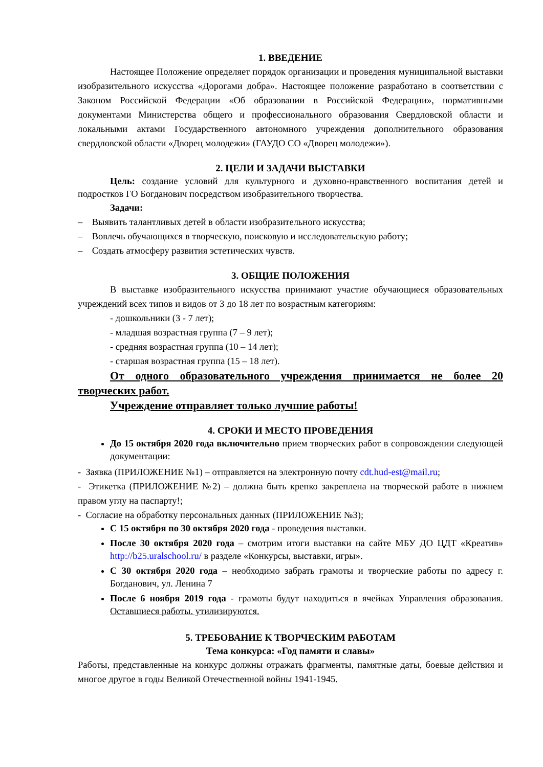1. ВВЕДЕНИЕ
Настоящее Положение определяет порядок организации и проведения муниципальной выставки изобразительного искусства «Дорогами добра». Настоящее положение разработано в соответствии с Законом Российской Федерации «Об образовании в Российской Федерации», нормативными документами Министерства общего и профессионального образования Свердловской области и локальными актами Государственного автономного учреждения дополнительного образования свердловской области «Дворец молодежи» (ГАУДО СО «Дворец молодежи»).
2. ЦЕЛИ И ЗАДАЧИ ВЫСТАВКИ
Цель: создание условий для культурного и духовно-нравственного воспитания детей и подростков ГО Богданович посредством изобразительного творчества.
Задачи:
– Выявить талантливых детей в области изобразительного искусства;
– Вовлечь обучающихся в творческую, поисковую и исследовательскую работу;
– Создать атмосферу развития эстетических чувств.
3. ОБЩИЕ ПОЛОЖЕНИЯ
В выставке изобразительного искусства принимают участие обучающиеся образовательных учреждений всех типов и видов от 3 до 18 лет по возрастным категориям:
- дошкольники (3 - 7 лет);
- младшая возрастная группа (7 – 9 лет);
- средняя возрастная группа (10 – 14 лет);
- старшая возрастная группа (15 – 18 лет).
От одного образовательного учреждения принимается не более 20 творческих работ.
Учреждение отправляет только лучшие работы!
4. СРОКИ И МЕСТО ПРОВЕДЕНИЯ
До 15 октября 2020 года включительно прием творческих работ в сопровождении следующей документации:
- Заявка (ПРИЛОЖЕНИЕ №1) – отправляется на электронную почту cdt.hud-est@mail.ru;
- Этикетка (ПРИЛОЖЕНИЕ №2) – должна быть крепко закреплена на творческой работе в нижнем правом углу на паспарту!;
- Согласие на обработку персональных данных (ПРИЛОЖЕНИЕ №3);
С 15 октября по 30 октября 2020 года - проведения выставки.
После 30 октября 2020 года – смотрим итоги выставки на сайте МБУ ДО ЦДТ «Креатив» http://b25.uralschool.ru/ в разделе «Конкурсы, выставки, игры».
С 30 октября 2020 года – необходимо забрать грамоты и творческие работы по адресу г. Богданович, ул. Ленина 7
После 6 ноября 2019 года - грамоты будут находиться в ячейках Управления образования. Оставшиеся работы. утилизируются.
5. ТРЕБОВАНИЕ К ТВОРЧЕСКИМ РАБОТАМ
Тема конкурса: «Год памяти и славы»
Работы, представленные на конкурс должны отражать фрагменты, памятные даты, боевые действия и многое другое в годы Великой Отечественной войны 1941-1945.